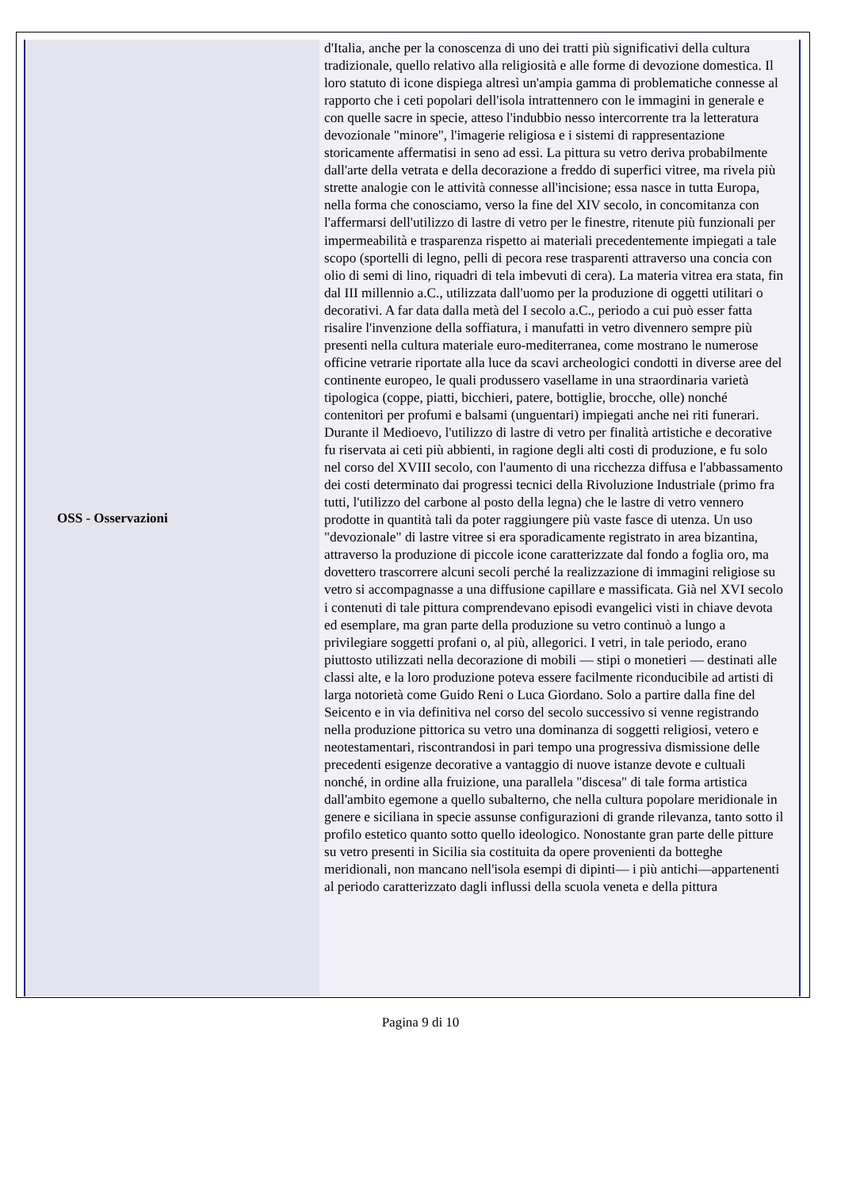| OSS - Osservazioni | d'Italia, anche per la conoscenza di uno dei tratti più significativi della cultura tradizionale, quello relativo alla religiosità e alle forme di devozione domestica. Il loro statuto di icone dispiega altresì un'ampia gamma di problematiche connesse al rapporto che i ceti popolari dell'isola intrattennero con le immagini in generale e con quelle sacre in specie, atteso l'indubbio nesso intercorrente tra la letteratura devozionale "minore", l'imagerie religiosa e i sistemi di rappresentazione storicamente affermatisi in seno ad essi. La pittura su vetro deriva probabilmente dall'arte della vetrata e della decorazione a freddo di superfici vitree, ma rivela più strette analogie con le attività connesse all'incisione; essa nasce in tutta Europa, nella forma che conosciamo, verso la fine del XIV secolo, in concomitanza con l'affermarsi dell'utilizzo di lastre di vetro per le finestre, ritenute più funzionali per impermeabilità e trasparenza rispetto ai materiali precedentemente impiegati a tale scopo (sportelli di legno, pelli di pecora rese trasparenti attraverso una concia con olio di semi di lino, riquadri di tela imbevuti di cera). La materia vitrea era stata, fin dal III millennio a.C., utilizzata dall'uomo per la produzione di oggetti utilitari o decorativi. A far data dalla metà del I secolo a.C., periodo a cui può esser fatta risalire l'invenzione della soffiatura, i manufatti in vetro divennero sempre più presenti nella cultura materiale euro-mediterranea, come mostrano le numerose officine vetrarie riportate alla luce da scavi archeologici condotti in diverse aree del continente europeo, le quali produssero vasellame in una straordinaria varietà tipologica (coppe, piatti, bicchieri, patere, bottiglie, brocche, olle) nonché contenitori per profumi e balsami (unguentari) impiegati anche nei riti funerari. Durante il Medioevo, l'utilizzo di lastre di vetro per finalità artistiche e decorative fu riservata ai ceti più abbienti, in ragione degli alti costi di produzione, e fu solo nel corso del XVIII secolo, con l'aumento di una ricchezza diffusa e l'abbassamento dei costi determinato dai progressi tecnici della Rivoluzione Industriale (primo fra tutti, l'utilizzo del carbone al posto della legna) che le lastre di vetro vennero prodotte in quantità tali da poter raggiungere più vaste fasce di utenza. Un uso "devozionale" di lastre vitree si era sporadicamente registrato in area bizantina, attraverso la produzione di piccole icone caratterizzate dal fondo a foglia oro, ma dovettero trascorrere alcuni secoli perché la realizzazione di immagini religiose su vetro si accompagnasse a una diffusione capillare e massificata. Già nel XVI secolo i contenuti di tale pittura comprendevano episodi evangelici visti in chiave devota ed esemplare, ma gran parte della produzione su vetro continuò a lungo a privilegiare soggetti profani o, al più, allegorici. I vetri, in tale periodo, erano piuttosto utilizzati nella decorazione di mobili — stipi o monetieri — destinati alle classi alte, e la loro produzione poteva essere facilmente riconducibile ad artisti di larga notorietà come Guido Reni o Luca Giordano. Solo a partire dalla fine del Seicento e in via definitiva nel corso del secolo successivo si venne registrando nella produzione pittorica su vetro una dominanza di soggetti religiosi, vetero e neotestamentari, riscontrandosi in pari tempo una progressiva dismissione delle precedenti esigenze decorative a vantaggio di nuove istanze devote e cultuali nonché, in ordine alla fruizione, una parallela "discesa" di tale forma artistica dall'ambito egemone a quello subalterno, che nella cultura popolare meridionale in genere e siciliana in specie assunse configurazioni di grande rilevanza, tanto sotto il profilo estetico quanto sotto quello ideologico. Nonostante gran parte delle pitture su vetro presenti in Sicilia sia costituita da opere provenienti da botteghe meridionali, non mancano nell'isola esempi di dipinti— i più antichi—appartenenti al periodo caratterizzato dagli influssi della scuola veneta e della pittura |
Pagina 9 di 10